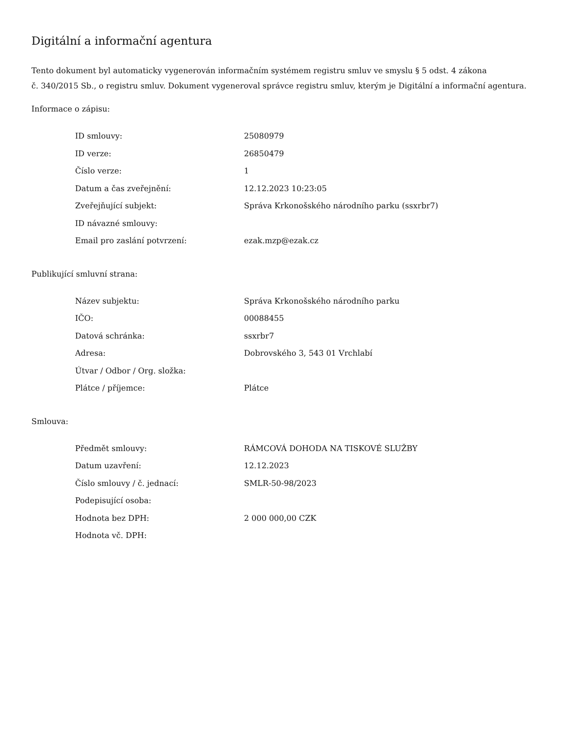Digitální a informační agentura
Tento dokument byl automaticky vygenerován informačním systémem registru smluv ve smyslu § 5 odst. 4 zákona
č. 340/2015 Sb., o registru smluv. Dokument vygeneroval správce registru smluv, kterým je Digitální a informační agentura.
Informace o zápisu:
| ID smlouvy: | 25080979 |
| ID verze: | 26850479 |
| Číslo verze: | 1 |
| Datum a čas zveřejnění: | 12.12.2023 10:23:05 |
| Zveřejňující subjekt: | Správa Krkonošského národního parku (ssxrbr7) |
| ID návazné smlouvy: | |
| Email pro zaslání potvrzení: | ezak.mzp@ezak.cz |
Publikující smluvní strana:
| Název subjektu: | Správa Krkonošského národního parku |
| IČO: | 00088455 |
| Datová schránka: | ssxrbr7 |
| Adresa: | Dobrovského 3, 543 01 Vrchlabí |
| Útvar / Odbor / Org. složka: | |
| Plátce / příjemce: | Plátce |
Smlouva:
| Předmět smlouvy: | RÁMCOVÁ DOHODA NA TISKOVÉ SLUŽBY |
| Datum uzavření: | 12.12.2023 |
| Číslo smlouvy / č. jednací: | SMLR-50-98/2023 |
| Podepisující osoba: | |
| Hodnota bez DPH: | 2 000 000,00 CZK |
| Hodnota vč. DPH: | |